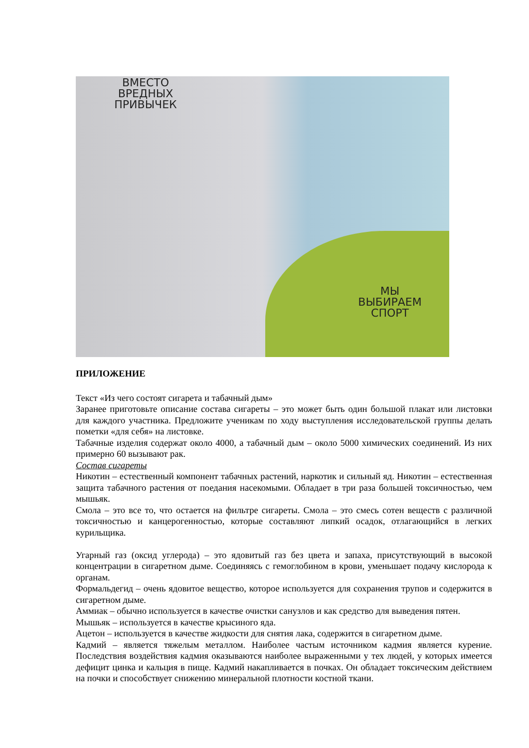ВМЕСТО
ВРЕДНЫХ
ПРИВЫЧЕК
МЫ
ВЫБИРАЕМ
СПОРТ
ПРИЛОЖЕНИЕ
Текст «Из чего состоят сигарета и табачный дым»
Заранее приготовьте описание состава сигареты – это может быть один большой плакат или листовки для каждого участника. Предложите ученикам по ходу выступления исследовательской группы делать пометки «для себя» на листовке.
Табачные изделия содержат около 4000, а табачный дым – около 5000 химических соединений. Из них примерно 60 вызывают рак.
Состав сигареты
Никотин – естественный компонент табачных растений, наркотик и сильный яд. Никотин – естественная защита табачного растения от поедания насекомыми. Обладает в три раза большей токсичностью, чем мышьяк.
Смола – это все то, что остается на фильтре сигареты. Смола – это смесь сотен веществ с различной токсичностью и канцерогенностью, которые составляют липкий осадок, отлагающийся в легких курильщика.
Угарный газ (оксид углерода) – это ядовитый газ без цвета и запаха, присутствующий в высокой концентрации в сигаретном дыме. Соединяясь с гемоглобином в крови, уменьшает подачу кислорода к органам.
Формальдегид – очень ядовитое вещество, которое используется для сохранения трупов и содержится в сигаретном дыме.
Аммиак – обычно используется в качестве очистки санузлов и как средство для выведения пятен.
Мышьяк – используется в качестве крысиного яда.
Ацетон – используется в качестве жидкости для снятия лака, содержится в сигаретном дыме.
Кадмий – является тяжелым металлом. Наиболее частым источником кадмия является курение. Последствия воздействия кадмия оказываются наиболее выраженными у тех людей, у которых имеется дефицит цинка и кальция в пище. Кадмий накапливается в почках. Он обладает токсическим действием на почки и способствует снижению минеральной плотности костной ткани.